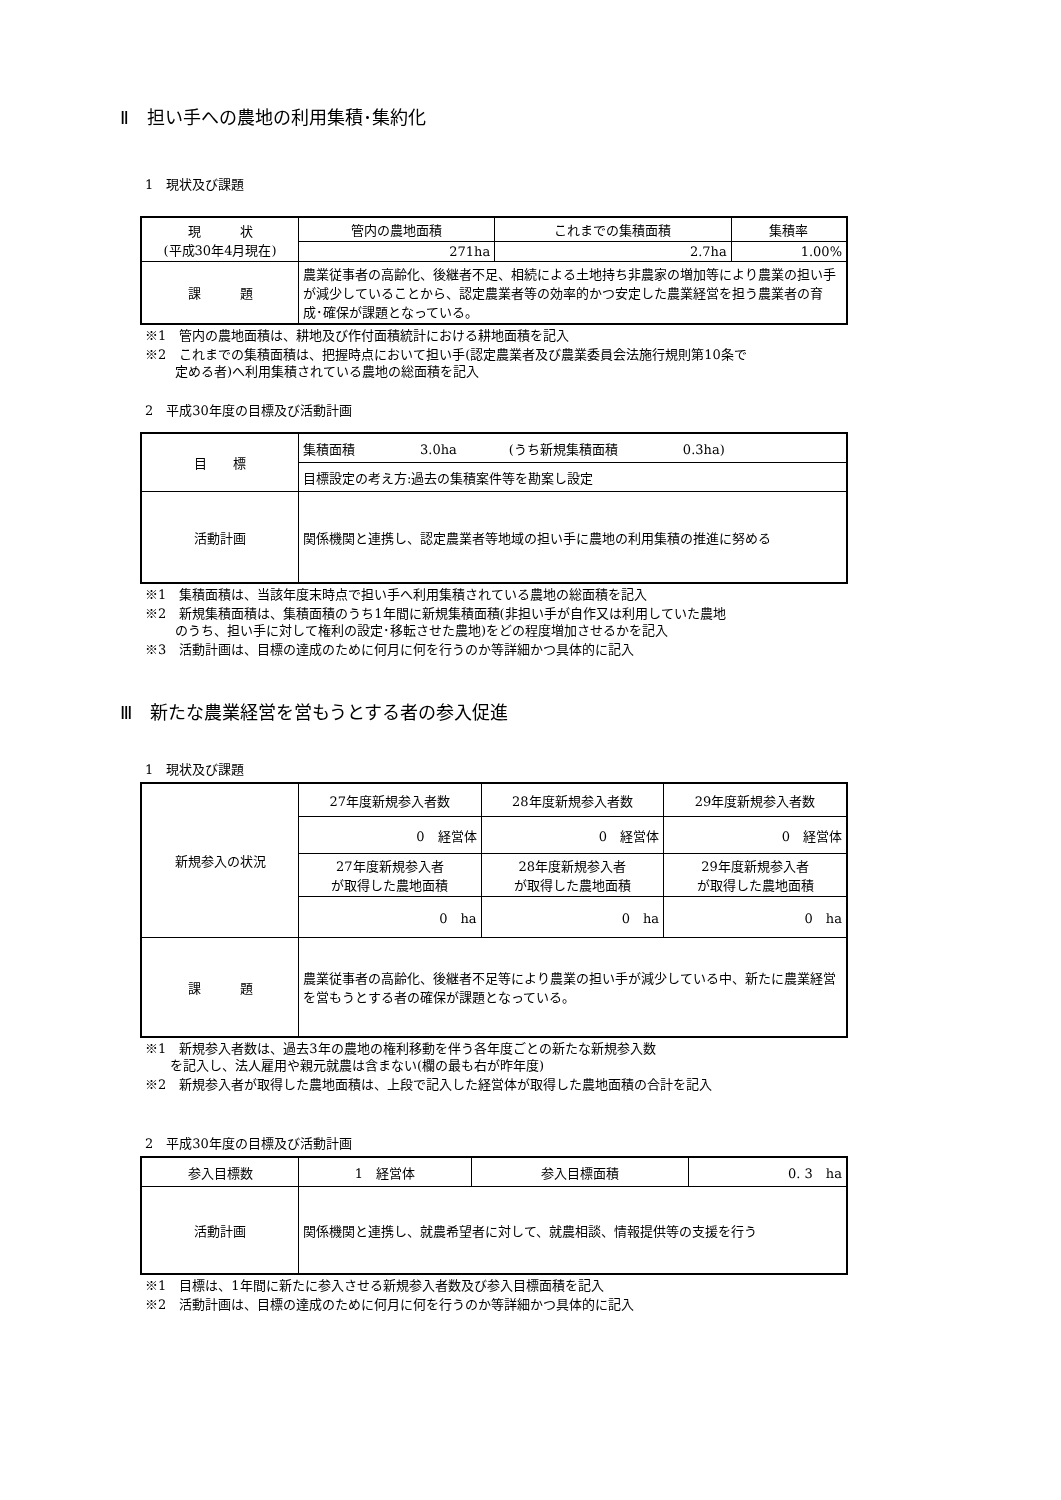Ⅱ　担い手への農地の利用集積･集約化
1　現状及び課題
| 現 状 (平成30年4月現在) | 管内の農地面積 | これまでの集積面積 | 集積率 |
| | 271ha | 2.7ha | 1.00% |
| 課 題 | 農業従事者の高齢化、後継者不足、相続による土地持ち非農家の増加等により農業の担い手が減少していることから、認定農業者等の効率的かつ安定した農業経営を担う農業者の育成･確保が課題となっている。 | | |
※1　管内の農地面積は、耕地及び作付面積統計における耕地面積を記入
※2　これまでの集積面積は、把握時点において担い手(認定農業者及び農業委員会法施行規則第10条で
定める者)へ利用集積されている農地の総面積を記入
2　平成30年度の目標及び活動計画
| 目 標 | 集積面積 3.0ha (うち新規集積面積 0.3ha) |
| | 目標設定の考え方:過去の集積案件等を勘案し設定 |
| 活動計画 | 関係機関と連携し、認定農業者等地域の担い手に農地の利用集積の推進に努める |
※1　集積面積は、当該年度末時点で担い手へ利用集積されている農地の総面積を記入
※2　新規集積面積は、集積面積のうち1年間に新規集積面積(非担い手が自作又は利用していた農地
のうち、担い手に対して権利の設定･移転させた農地)をどの程度増加させるかを記入
※3　活動計画は、目標の達成のために何月に何を行うのか等詳細かつ具体的に記入
Ⅲ　新たな農業経営を営もうとする者の参入促進
1　現状及び課題
| 新規参入の状況 | 27年度新規参入者数 | 28年度新規参入者数 | 29年度新規参入者数 |
| | 0 経営体 | 0 経営体 | 0 経営体 |
| | 27年度新規参入者 が取得した農地面積 | 28年度新規参入者 が取得した農地面積 | 29年度新規参入者 が取得した農地面積 |
| | 0 ha | 0 ha | 0 ha |
| 課 題 | 農業従事者の高齢化、後継者不足等により農業の担い手が減少している中、新たに農業経営を営もうとする者の確保が課題となっている。 | | |
※1　新規参入者数は、過去3年の農地の権利移動を伴う各年度ごとの新たな新規参入数
を記入し、法人雇用や親元就農は含まない(欄の最も右が昨年度)
※2　新規参入者が取得した農地面積は、上段で記入した経営体が取得した農地面積の合計を記入
2　平成30年度の目標及び活動計画
| 参入目標数 | 1 経営体 | 参入目標面積 | 0. 3 ha |
| 活動計画 | 関係機関と連携し、就農希望者に対して、就農相談、情報提供等の支援を行う | | |
※1　目標は、1年間に新たに参入させる新規参入者数及び参入目標面積を記入
※2　活動計画は、目標の達成のために何月に何を行うのか等詳細かつ具体的に記入